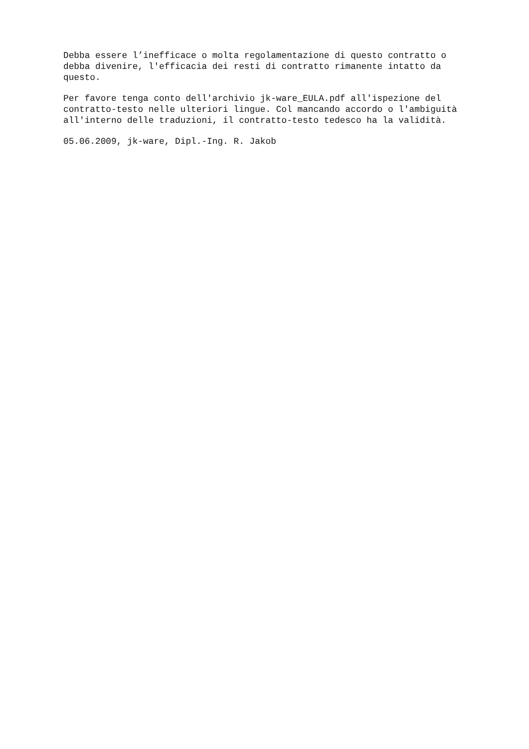Debba essere l’inefficace o molta regolamentazione di questo contratto o debba divenire, l'efficacia dei resti di contratto rimanente intatto da questo.
Per favore tenga conto dell'archivio jk-ware_EULA.pdf all'ispezione del contratto-testo nelle ulteriori lingue. Col mancando accordo o l'ambiguità all'interno delle traduzioni, il contratto-testo tedesco ha la validità.
05.06.2009, jk-ware, Dipl.-Ing. R. Jakob